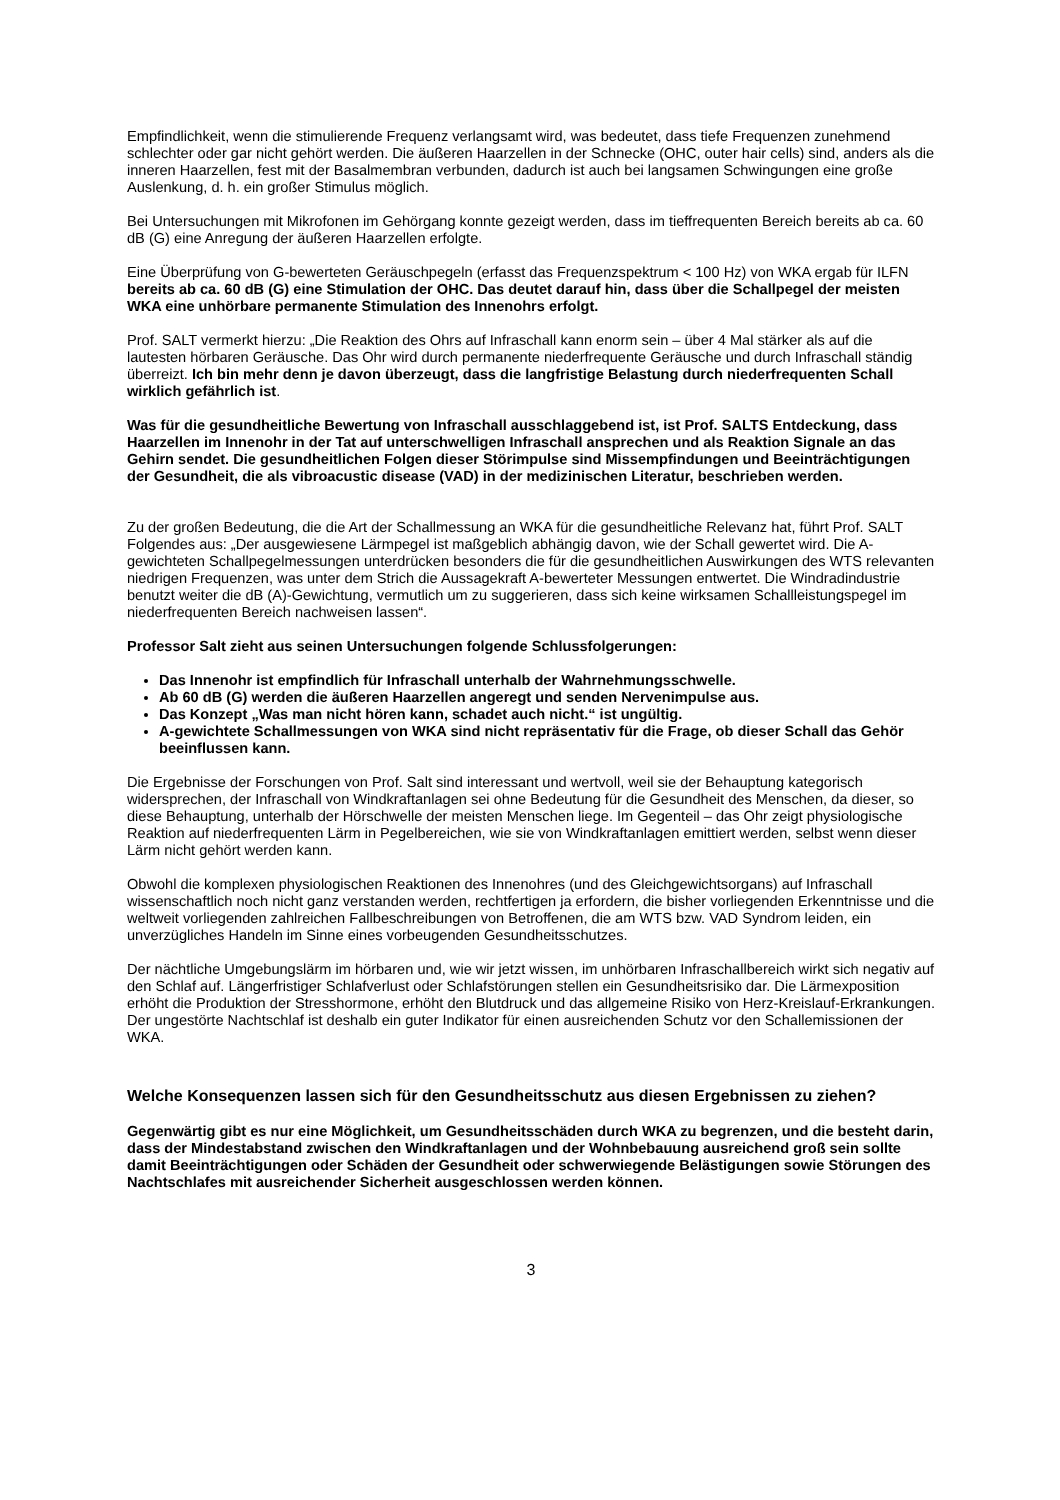Empfindlichkeit, wenn die stimulierende Frequenz verlangsamt wird, was bedeutet, dass tiefe Frequenzen zunehmend schlechter oder gar nicht gehört werden. Die äußeren Haarzellen in der Schnecke (OHC, outer hair cells) sind, anders als die inneren Haarzellen, fest mit der Basalmembran verbunden, dadurch ist auch bei langsamen Schwingungen eine große Auslenkung, d. h. ein großer Stimulus möglich.
Bei Untersuchungen mit Mikrofonen im Gehörgang konnte gezeigt werden, dass im tieffrequenten Bereich bereits ab ca. 60 dB (G) eine Anregung der äußeren Haarzellen erfolgte.
Eine Überprüfung von G-bewerteten Geräuschpegeln (erfasst das Frequenzspektrum < 100 Hz) von WKA ergab für ILFN bereits ab ca. 60 dB (G) eine Stimulation der OHC. Das deutet darauf hin, dass über die Schallpegel der meisten WKA eine unhörbare permanente Stimulation des Innenohrs erfolgt.
Prof. SALT vermerkt hierzu: „Die Reaktion des Ohrs auf Infraschall kann enorm sein – über 4 Mal stärker als auf die lautesten hörbaren Geräusche. Das Ohr wird durch permanente niederfrequente Geräusche und durch Infraschall ständig überreizt. Ich bin mehr denn je davon überzeugt, dass die langfristige Belastung durch niederfrequenten Schall wirklich gefährlich ist.
Was für die gesundheitliche Bewertung von Infraschall ausschlaggebend ist, ist Prof. SALTS Entdeckung, dass Haarzellen im Innenohr in der Tat auf unterschwelligen Infraschall ansprechen und als Reaktion Signale an das Gehirn sendet. Die gesundheitlichen Folgen dieser Störimpulse sind Missempfindungen und Beeinträchtigungen der Gesundheit, die als vibroacustic disease (VAD) in der medizinischen Literatur, beschrieben werden.
Zu der großen Bedeutung, die die Art der Schallmessung an WKA für die gesundheitliche Relevanz hat, führt Prof. SALT Folgendes aus: „Der ausgewiesene Lärmpegel ist maßgeblich abhängig davon, wie der Schall gewertet wird. Die A-gewichteten Schallpegelmessungen unterdrücken besonders die für die gesundheitlichen Auswirkungen des WTS relevanten niedrigen Frequenzen, was unter dem Strich die Aussagekraft A-bewerteter Messungen entwertet. Die Windradindustrie benutzt weiter die dB (A)-Gewichtung, vermutlich um zu suggerieren, dass sich keine wirksamen Schallleistungspegel im niederfrequenten Bereich nachweisen lassen“.
Professor Salt zieht aus seinen Untersuchungen folgende Schlussfolgerungen:
Das Innenohr ist empfindlich für Infraschall unterhalb der Wahrnehmungsschwelle.
Ab 60 dB (G) werden die äußeren Haarzellen angeregt und senden Nervenimpulse aus.
Das Konzept „Was man nicht hören kann, schadet auch nicht.“ ist ungültig.
A-gewichtete Schallmessungen von WKA sind nicht repräsentativ für die Frage, ob dieser Schall das Gehör beeinflussen kann.
Die Ergebnisse der Forschungen von Prof. Salt sind interessant und wertvoll, weil sie der Behauptung kategorisch widersprechen, der Infraschall von Windkraftanlagen sei ohne Bedeutung für die Gesundheit des Menschen, da dieser, so diese Behauptung, unterhalb der Hörschwelle der meisten Menschen liege. Im Gegenteil – das Ohr zeigt physiologische Reaktion auf niederfrequenten Lärm in Pegelbereichen, wie sie von Windkraftanlagen emittiert werden, selbst wenn dieser Lärm nicht gehört werden kann.
Obwohl die komplexen physiologischen Reaktionen des Innenohres (und des Gleichgewichtsorgans) auf Infraschall wissenschaftlich noch nicht ganz verstanden werden, rechtfertigen ja erfordern, die bisher vorliegenden Erkenntnisse und die weltweit vorliegenden zahlreichen Fallbeschreibungen von Betroffenen, die am WTS bzw. VAD Syndrom leiden, ein unverzügliches Handeln im Sinne eines vorbeugenden Gesundheitsschutzes.
Der nächtliche Umgebungslärm im hörbaren und, wie wir jetzt wissen, im unhörbaren Infraschallbereich wirkt sich negativ auf den Schlaf auf. Längerfristiger Schlafverlust oder Schlafstörungen stellen ein Gesundheitsrisiko dar. Die Lärmexposition erhöht die Produktion der Stresshormone, erhöht den Blutdruck und das allgemeine Risiko von Herz-Kreislauf-Erkrankungen. Der ungestörte Nachtschlaf ist deshalb ein guter Indikator für einen ausreichenden Schutz vor den Schallemissionen der WKA.
Welche Konsequenzen lassen sich für den Gesundheitsschutz aus diesen Ergebnissen zu ziehen?
Gegenwärtig gibt es nur eine Möglichkeit, um Gesundheitsschäden durch WKA zu begrenzen, und die besteht darin, dass der Mindestabstand zwischen den Windkraftanlagen und der Wohnbebauung ausreichend groß sein sollte damit Beeinträchtigungen oder Schäden der Gesundheit oder schwerwiegende Belästigungen sowie Störungen des Nachtschlafes mit ausreichender Sicherheit ausgeschlossen werden können.
3